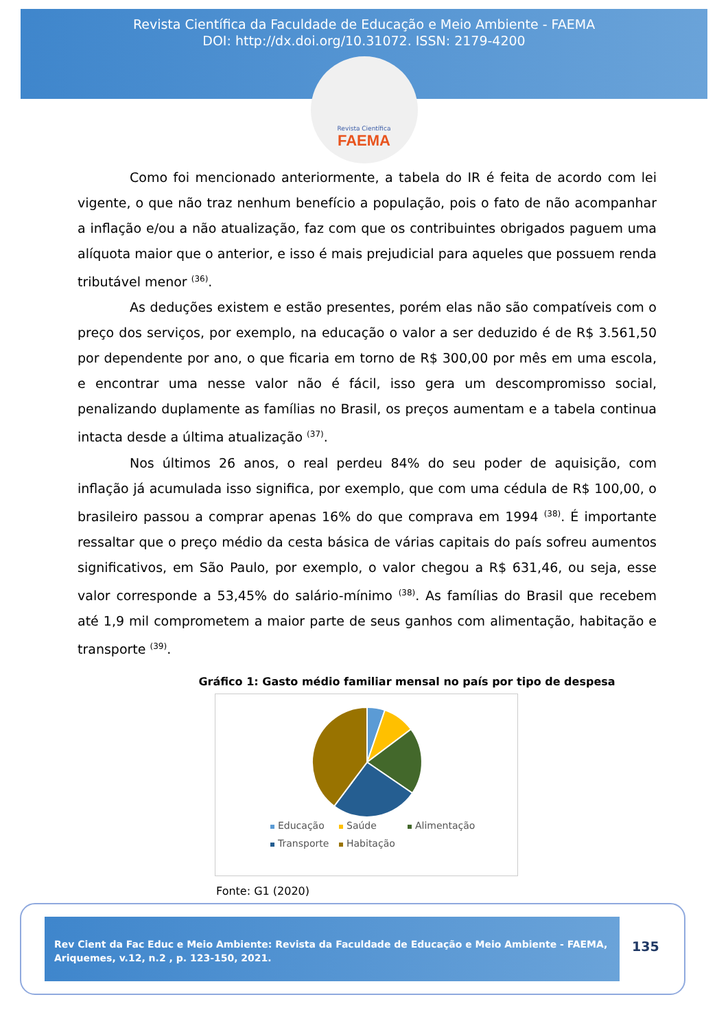Revista Científica da Faculdade de Educação e Meio Ambiente - FAEMA
DOI: http://dx.doi.org/10.31072. ISSN: 2179-4200
Revista Científica
FAEMA
Como foi mencionado anteriormente, a tabela do IR é feita de acordo com lei vigente, o que não traz nenhum benefício a população, pois o fato de não acompanhar a inflação e/ou a não atualização, faz com que os contribuintes obrigados paguem uma alíquota maior que o anterior, e isso é mais prejudicial para aqueles que possuem renda tributável menor <sup>(36)</sup>.
As deduções existem e estão presentes, porém elas não são compatíveis com o preço dos serviços, por exemplo, na educação o valor a ser deduzido é de R$ 3.561,50 por dependente por ano, o que ficaria em torno de R$ 300,00 por mês em uma escola, e encontrar uma nesse valor não é fácil, isso gera um descompromisso social, penalizando duplamente as famílias no Brasil, os preços aumentam e a tabela continua intacta desde a última atualização <sup>(37)</sup>.
Nos últimos 26 anos, o real perdeu 84% do seu poder de aquisição, com inflação já acumulada isso significa, por exemplo, que com uma cédula de R$ 100,00, o brasileiro passou a comprar apenas 16% do que comprava em 1994 <sup>(38)</sup>. É importante ressaltar que o preço médio da cesta básica de várias capitais do país sofreu aumentos significativos, em São Paulo, por exemplo, o valor chegou a R$ 631,46, ou seja, esse valor corresponde a 53,45% do salário-mínimo <sup>(38)</sup>. As famílias do Brasil que recebem até 1,9 mil comprometem a maior parte de seus ganhos com alimentação, habitação e transporte <sup>(39)</sup>.
Gráfico 1: Gasto médio familiar mensal no país por tipo de despesa
Educação Saúde Alimentação Transporte Habitação
Fonte: G1 (2020)
Rev Cient da Fac Educ e Meio Ambiente: Revista da Faculdade de Educação e Meio Ambiente - FAEMA, Ariquemes, v.12, n.2 , p. 123-150, 2021.
135